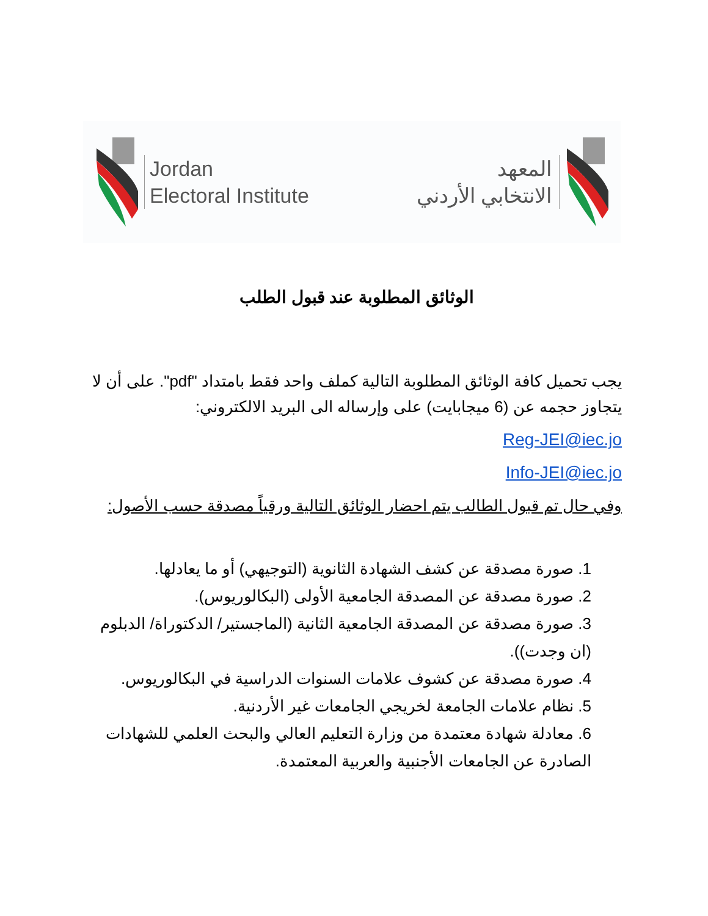Jordan
Electoral Institute
المعهد
الانتخابي الأردني
الوثائق المطلوبة عند قبول الطلب
يجب تحميل كافة الوثائق المطلوبة التالية كملف واحد فقط بامتداد "pdf". على أن لا يتجاوز حجمه عن (6 ميجابايت) على وإرساله الى البريد الالكتروني:
Reg-JEI@iec.jo
Info-JEI@iec.jo
وفي حال تم قبول الطالب يتم احضار الوثائق التالية ورقياً مصدقة حسب الأصول:
1. صورة مصدقة عن كشف الشهادة الثانوية (التوجيهي) أو ما يعادلها.
2. صورة مصدقة عن المصدقة الجامعية الأولى (البكالوريوس).
3. صورة مصدقة عن المصدقة الجامعية الثانية (الماجستير/ الدكتوراة/ الدبلوم (ان وجدت)).
4. صورة مصدقة عن كشوف علامات السنوات الدراسية في البكالوريوس.
5. نظام علامات الجامعة لخريجي الجامعات غير الأردنية.
6. معادلة شهادة معتمدة من وزارة التعليم العالي والبحث العلمي للشهادات الصادرة عن الجامعات الأجنبية والعربية المعتمدة.